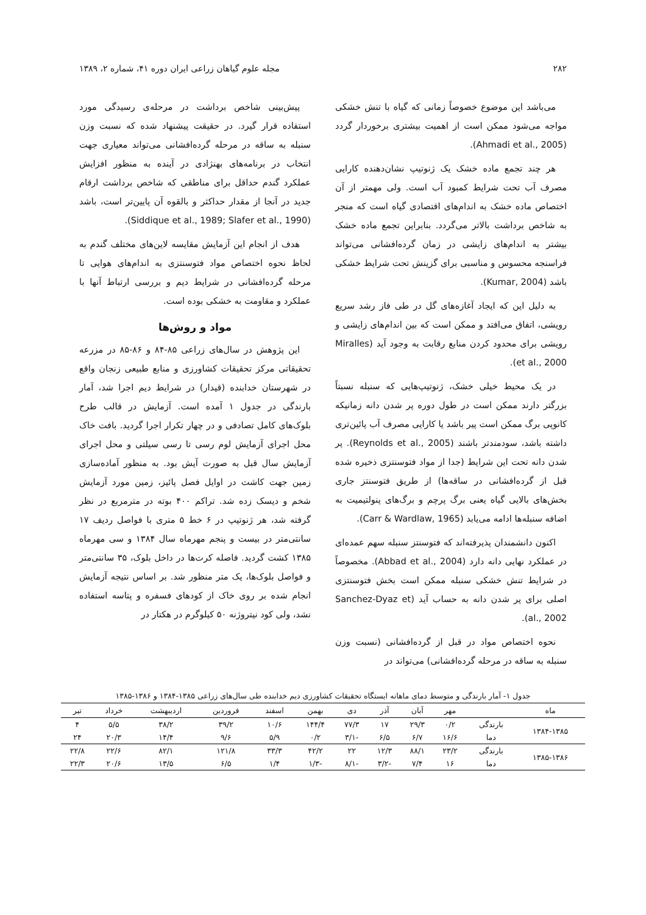۲۸۲ مجله علوم گیاهان زراعی ایران دوره ۴۱، شماره ۲، ۱۳۸۹
می‌باشد این موضوع خصوصاً زمانی که گیاه با تنش خشکی مواجه می‌شود ممکن است از اهمیت بیشتری برخوردار گردد (Ahmadi et al., 2005).
هر چند تجمع ماده خشک یک ژنوتیپ نشان‌دهنده کارایی مصرف آب تحت شرایط کمبود آب است. ولی مهمتر از آن اختصاص ماده خشک به اندام‌های اقتصادی گیاه است که منجر به شاخص برداشت بالاتر می‌گردد. بنابراین تجمع ماده خشک بیشتر به اندام‌های زایشی در زمان گرده‌افشانی می‌تواند فراسنجه محسوس و مناسبی برای گزینش تحت شرایط خشکی باشد (Kumar, 2004).
به دلیل این که ایجاد آغازه‌های گل در طی فاز رشد سریع رویشی، اتفاق می‌افتد و ممکن است که بین اندام‌های زایشی و رویشی برای محدود کردن منابع رقابت به وجود آید (Miralles et al., 2000).
در یک محیط خیلی خشک، ژنوتیپ‌هایی که سنبله نسبتاً بزرگتر دارند ممکن است در طول دوره پر شدن دانه زمانیکه کانوپی برگ ممکن است پیر باشد یا کارایی مصرف آب پائین‌تری داشته باشد، سودمندتر باشند (Reynolds et al., 2005). پر شدن دانه تحت این شرایط (جدا از مواد فتوسنتزی ذخیره شده قبل از گرده‌افشانی در ساقه‌ها) از طریق فتوسنتز جاری بخش‌های بالایی گیاه یعنی برگ پرچم و برگ‌های پنولتیمیت به اضافه سنبله‌ها ادامه می‌یابد (Carr & Wardlaw, 1965).
اکنون دانشمندان پذیرفته‌اند که فتوسنتز سنبله سهم عمده‌ای در عملکرد نهایی دانه دارد (Abbad et al., 2004). مخصوصاً در شرایط تنش خشکی سنبله ممکن است بخش فتوسنتزی اصلی برای پر شدن دانه به حساب آید (Sanchez-Dyaz et al., 2002).
نحوه اختصاص مواد در قبل از گرده‌افشانی (نسبت وزن سنبله به ساقه در مرحله گرده‌افشانی) می‌تواند در
پیش‌بینی شاخص برداشت در مرحله‌ی رسیدگی مورد استفاده قرار گیرد. در حقیقت پیشنهاد شده که نسبت وزن سنبله به ساقه در مرحله گرده‌افشانی می‌تواند معیاری جهت انتخاب در برنامه‌های بهنژادی در آینده به منظور افزایش عملکرد گندم حداقل برای مناطقی که شاخص برداشت ارقام جدید در آنجا از مقدار حداکثر و بالقوه آن پایین‌تر است، باشد (Siddique et al., 1989; Slafer et al., 1990).
هدف از انجام این آزمایش مقایسه لاین‌های مختلف گندم به لحاظ نحوه اختصاص مواد فتوسنتزی به اندام‌های هوایی تا مرحله گرده‌افشانی در شرایط دیم و بررسی ارتباط آنها با عملکرد و مقاومت به خشکی بوده است.
مواد و روش‌ها
این پژوهش در سال‌های زراعی ۸۵-۸۴ و ۸۶-۸۵ در مزرعه تحقیقاتی مرکز تحقیقات کشاورزی و منابع طبیعی زنجان واقع در شهرستان خدابنده (قیدار) در شرایط دیم اجرا شد، آمار بارندگی در جدول ۱ آمده است. آزمایش در قالب طرح بلوک‌های کامل تصادفی و در چهار تکرار اجرا گردید. بافت خاک محل اجرای آزمایش لوم رسی تا رسی سیلتی و محل اجرای آزمایش سال قبل به صورت آیش بود. به منظور آماده‌سازی زمین جهت کاشت در اوایل فصل پائیز، زمین مورد آزمایش شخم و دیسک زده شد. تراکم ۴۰۰ بوته در مترمربع در نظر گرفته شد، هر ژنوتیپ در ۶ خط ۵ متری با فواصل ردیف ۱۷ سانتی‌متر در بیست و پنجم مهرماه سال ۱۳۸۴ و سی مهرماه ۱۳۸۵ کشت گردید. فاصله کرت‌ها در داخل بلوک، ۳۵ سانتی‌متر و فواصل بلوک‌ها، یک متر منظور شد. بر اساس نتیجه آزمایش انجام شده بر روی خاک از کودهای فسفره و پتاسه استفاده نشد، ولی کود نیتروژنه ۵۰ کیلوگرم در هکتار در
جدول ۱- آمار بارندگی و متوسط دمای ماهانه ایستگاه تحقیقات کشاورزی دیم خدابنده طی سال‌های زراعی ۱۳۸۵-۱۳۸۴ و ۱۳۸۶-۱۳۸۵
| ماه | | مهر | آبان | آذر | دی | بهمن | اسفند | فروردین | اردیبهشت | خرداد | تیر |
| --- | --- | --- | --- | --- | --- | --- | --- | --- | --- | --- | --- |
| ۱۳۸۴-۱۳۸۵ | بارندگی | ۰/۲ | ۲۹/۳ | ۱۷ | ۷۷/۳ | ۱۴۴/۴ | ۱۰/۶ | ۳۹/۲ | ۳۸/۲ | ۵/۵ | ۴ |
| | دما | ۱۶/۶ | ۶/۷ | ۶/۵ | -۳/۱ | ۰/۲ | ۵/۹ | ۹/۶ | ۱۴/۴ | ۲۰/۳ | ۲۴ |
| ۱۳۸۵-۱۳۸۶ | بارندگی | ۲۳/۲ | ۸۸/۱ | ۱۲/۳ | ۲۲ | ۴۲/۲ | ۳۳/۳ | ۱۲۱/۸ | ۸۲/۱ | ۲۲/۶ | ۲۲/۸ |
| | دما | ۱۶ | ۷/۴ | -۳/۲ | -۸/۱ | -۱/۳ | ۱/۴ | ۶/۵ | ۱۳/۵ | ۲۰/۶ | ۲۲/۳ |